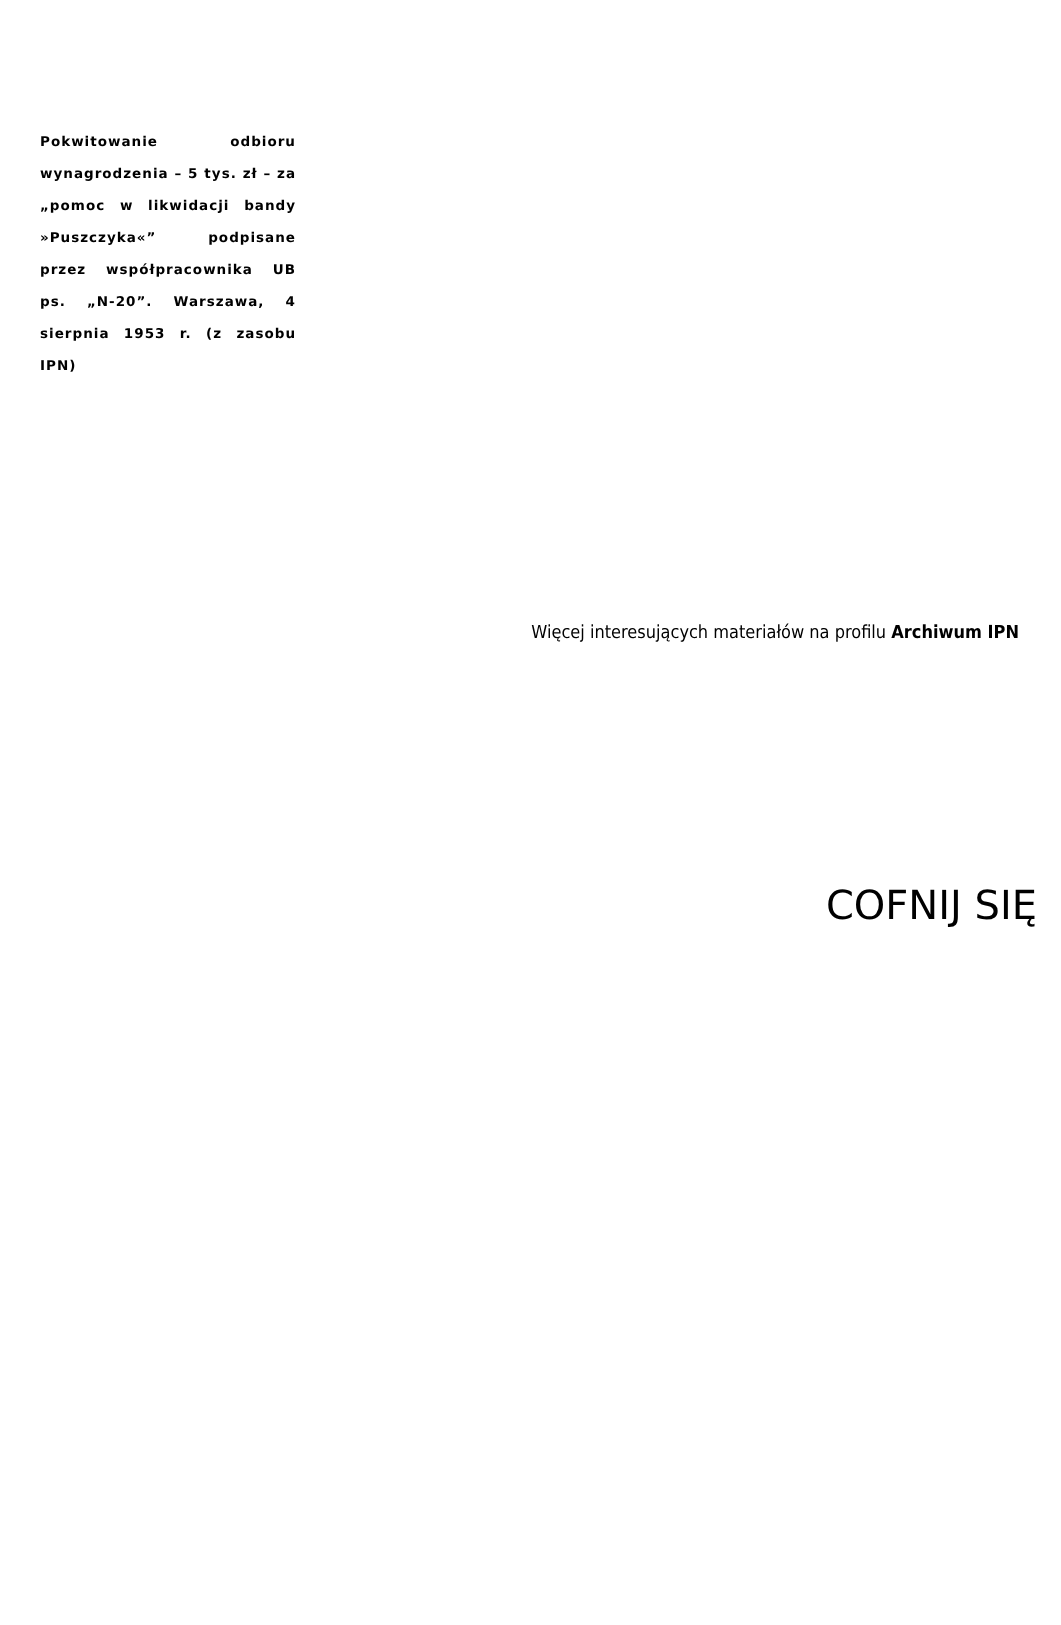Pokwitowanie odbioru wynagrodzenia – 5 tys. zł – za „pomoc w likwidacji bandy »Puszczyka«” podpisane przez współpracownika UB ps. „N-20”. Warszawa, 4 sierpnia 1953 r. (z zasobu IPN)
Więcej interesujących materiałów na profilu Archiwum IPN
COFNIJ SIĘ